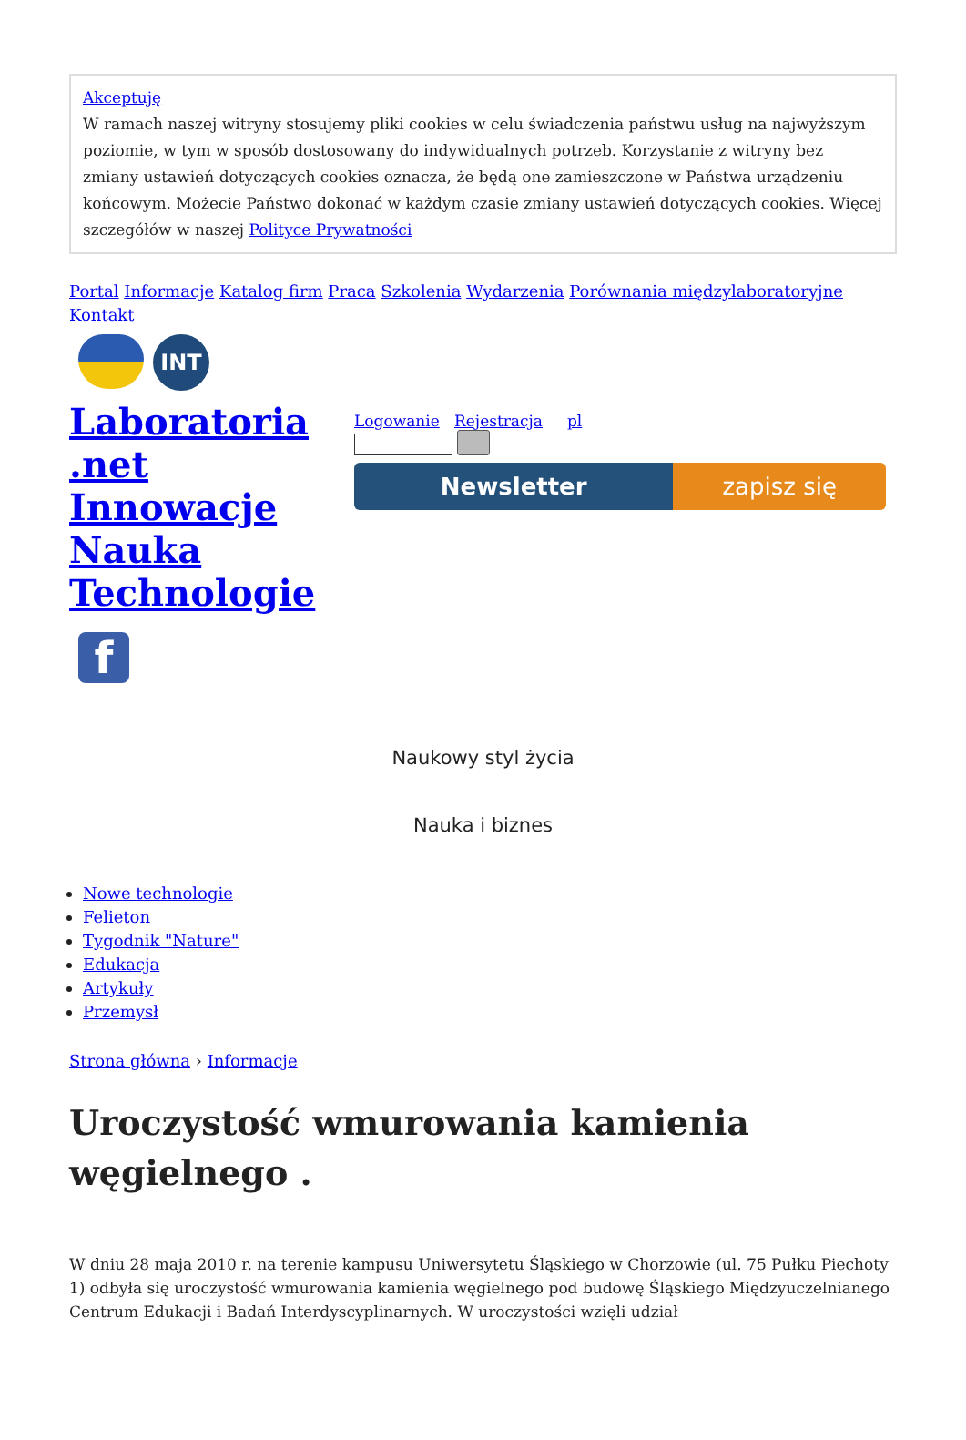Akceptuję
W ramach naszej witryny stosujemy pliki cookies w celu świadczenia państwu usług na najwyższym poziomie, w tym w sposób dostosowany do indywidualnych potrzeb. Korzystanie z witryny bez zmiany ustawień dotyczących cookies oznacza, że będą one zamieszczone w Państwa urządzeniu końcowym. Możecie Państwo dokonać w każdym czasie zmiany ustawień dotyczących cookies. Więcej szczegółów w naszej Polityce Prywatności
Portal Informacje Katalog firm Praca Szkolenia Wydarzenia Porównania międzylaboratoryjne Kontakt
INT
Laboratoria .net Innowacje Nauka Technologie
f
Logowanie Rejestracja pl
Newsletter zapisz się
Naukowy styl życia
Nauka i biznes
Nowe technologie
Felieton
Tygodnik "Nature"
Edukacja
Artykuły
Przemysł
Strona główna › Informacje
Uroczystość wmurowania kamienia węgielnego .
W dniu 28 maja 2010 r. na terenie kampusu Uniwersytetu Śląskiego w Chorzowie (ul. 75 Pułku Piechoty 1) odbyła się uroczystość wmurowania kamienia węgielnego pod budowę Śląskiego Międzyuczelnianego Centrum Edukacji i Badań Interdyscyplinarnych. W uroczystości wzięli udział